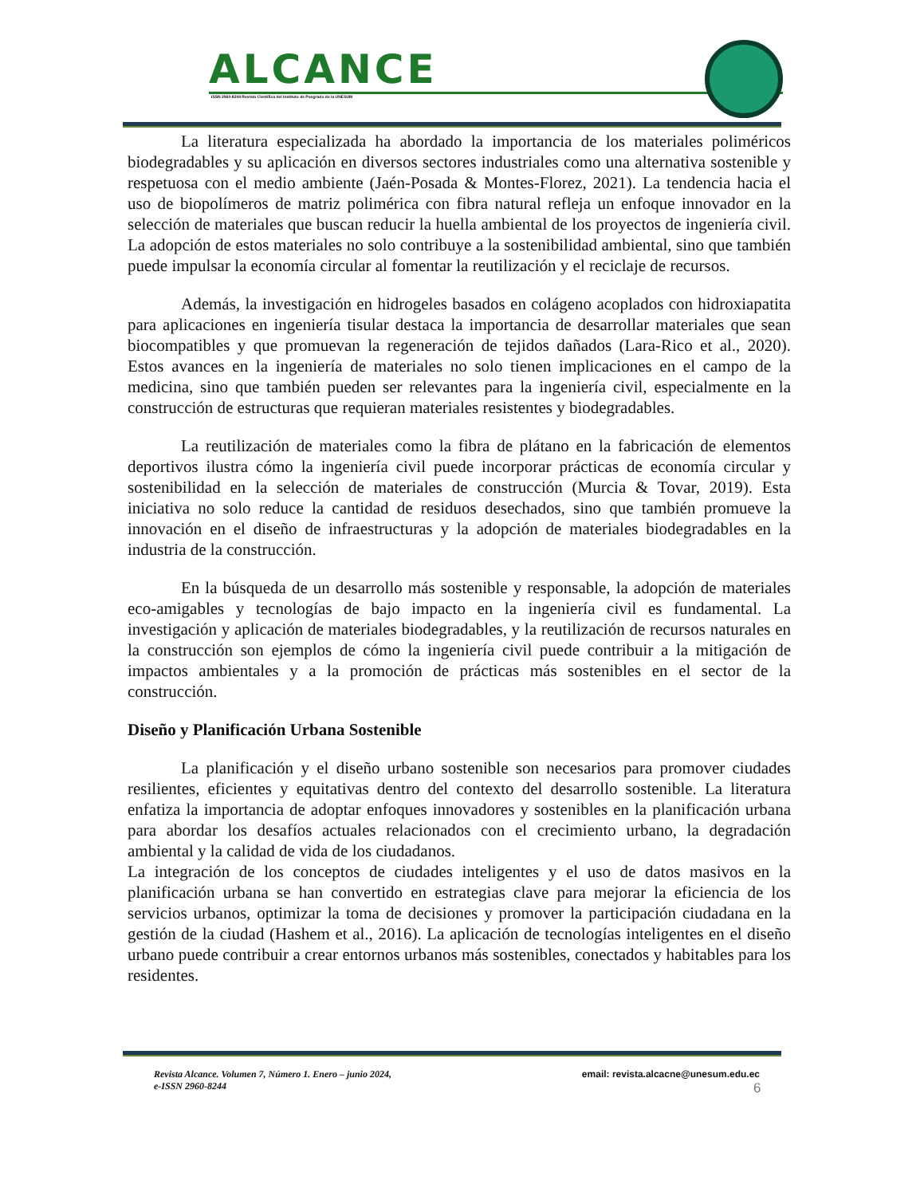ALCANCE
ISSN 2960-8244 Revista Científica del Instituto de Posgrado de la UNESUM
La literatura especializada ha abordado la importancia de los materiales poliméricos biodegradables y su aplicación en diversos sectores industriales como una alternativa sostenible y respetuosa con el medio ambiente (Jaén-Posada & Montes-Florez, 2021). La tendencia hacia el uso de biopolímeros de matriz polimérica con fibra natural refleja un enfoque innovador en la selección de materiales que buscan reducir la huella ambiental de los proyectos de ingeniería civil. La adopción de estos materiales no solo contribuye a la sostenibilidad ambiental, sino que también puede impulsar la economía circular al fomentar la reutilización y el reciclaje de recursos.
Además, la investigación en hidrogeles basados en colágeno acoplados con hidroxiapatita para aplicaciones en ingeniería tisular destaca la importancia de desarrollar materiales que sean biocompatibles y que promuevan la regeneración de tejidos dañados (Lara-Rico et al., 2020). Estos avances en la ingeniería de materiales no solo tienen implicaciones en el campo de la medicina, sino que también pueden ser relevantes para la ingeniería civil, especialmente en la construcción de estructuras que requieran materiales resistentes y biodegradables.
La reutilización de materiales como la fibra de plátano en la fabricación de elementos deportivos ilustra cómo la ingeniería civil puede incorporar prácticas de economía circular y sostenibilidad en la selección de materiales de construcción (Murcia & Tovar, 2019). Esta iniciativa no solo reduce la cantidad de residuos desechados, sino que también promueve la innovación en el diseño de infraestructuras y la adopción de materiales biodegradables en la industria de la construcción.
En la búsqueda de un desarrollo más sostenible y responsable, la adopción de materiales eco-amigables y tecnologías de bajo impacto en la ingeniería civil es fundamental. La investigación y aplicación de materiales biodegradables, y la reutilización de recursos naturales en la construcción son ejemplos de cómo la ingeniería civil puede contribuir a la mitigación de impactos ambientales y a la promoción de prácticas más sostenibles en el sector de la construcción.
Diseño y Planificación Urbana Sostenible
La planificación y el diseño urbano sostenible son necesarios para promover ciudades resilientes, eficientes y equitativas dentro del contexto del desarrollo sostenible. La literatura enfatiza la importancia de adoptar enfoques innovadores y sostenibles en la planificación urbana para abordar los desafíos actuales relacionados con el crecimiento urbano, la degradación ambiental y la calidad de vida de los ciudadanos.
La integración de los conceptos de ciudades inteligentes y el uso de datos masivos en la planificación urbana se han convertido en estrategias clave para mejorar la eficiencia de los servicios urbanos, optimizar la toma de decisiones y promover la participación ciudadana en la gestión de la ciudad (Hashem et al., 2016). La aplicación de tecnologías inteligentes en el diseño urbano puede contribuir a crear entornos urbanos más sostenibles, conectados y habitables para los residentes.
Revista Alcance. Volumen 7, Número 1. Enero – junio 2024,
e-ISSN 2960-8244
email: revista.alcacne@unesum.edu.ec
6